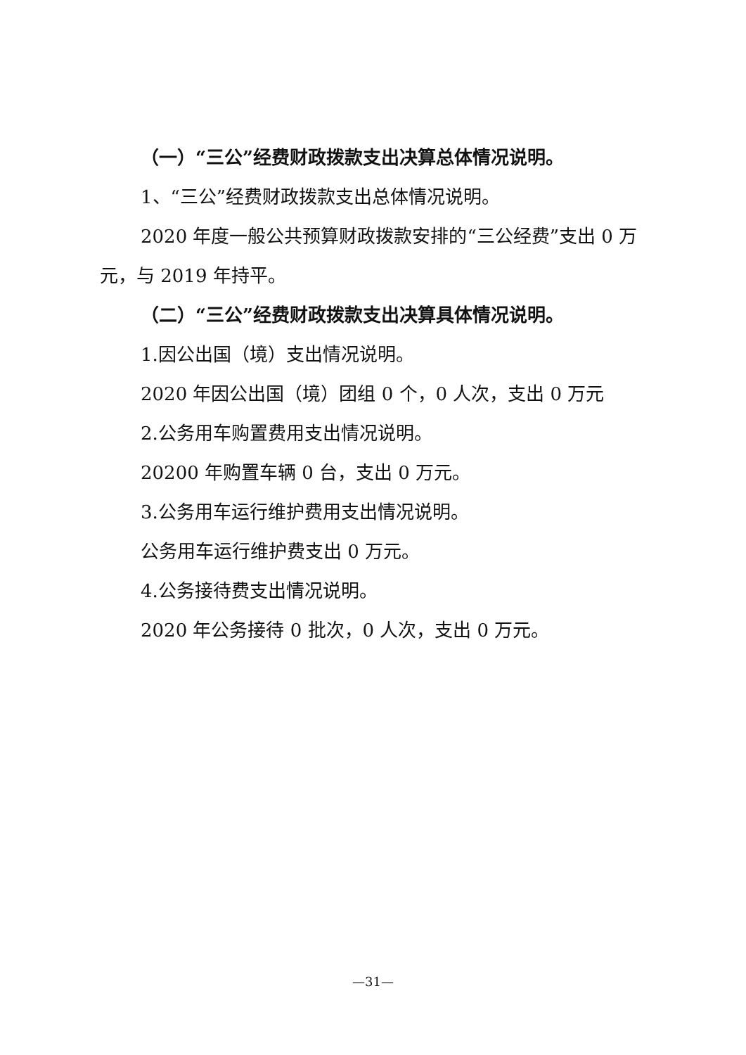（一）“三公”经费财政拨款支出决算总体情况说明。
1、“三公”经费财政拨款支出总体情况说明。
2020 年度一般公共预算财政拨款安排的“三公经费”支出 0 万元，与 2019 年持平。
（二）“三公”经费财政拨款支出决算具体情况说明。
1.因公出国（境）支出情况说明。
2020 年因公出国（境）团组 0 个，0 人次，支出 0 万元
2.公务用车购置费用支出情况说明。
20200 年购置车辆 0 台，支出 0 万元。
3.公务用车运行维护费用支出情况说明。
公务用车运行维护费支出 0 万元。
4.公务接待费支出情况说明。
2020 年公务接待 0 批次，0 人次，支出 0 万元。
—31—